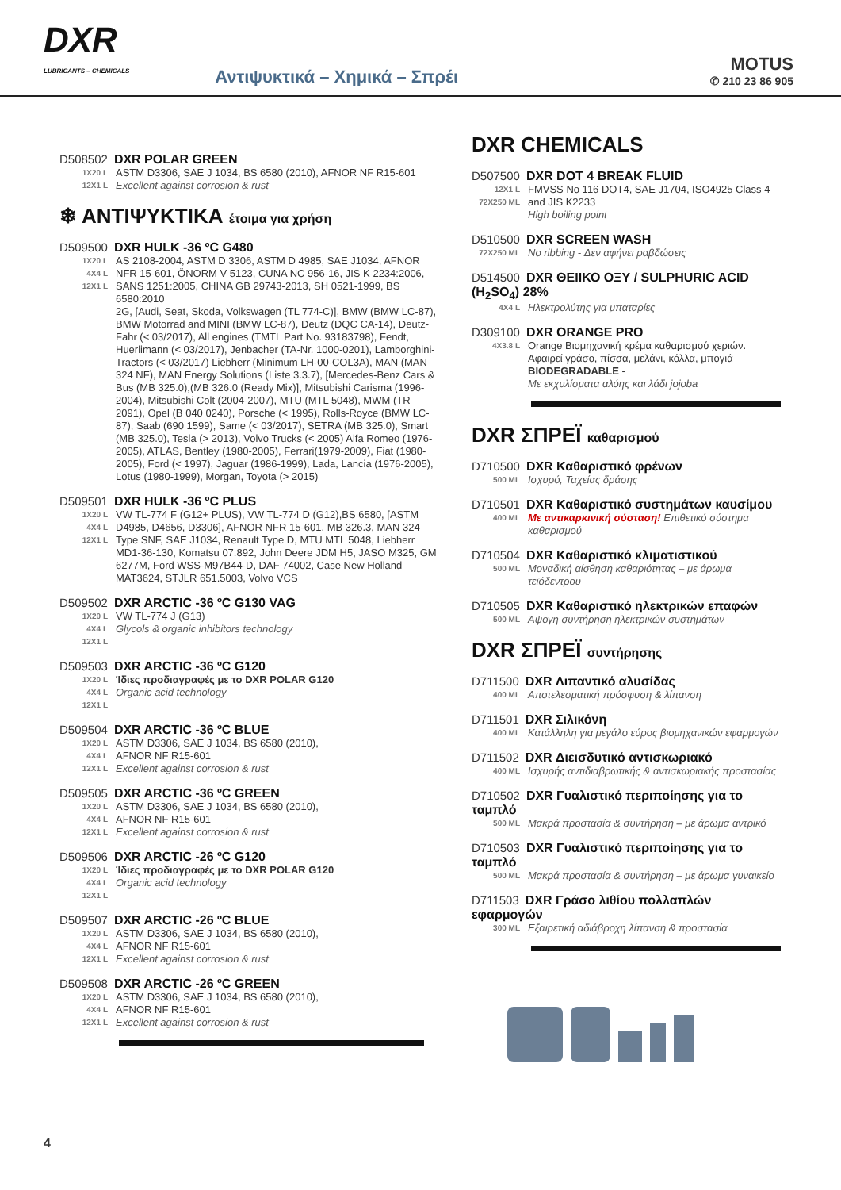DXR
LUBRICANTS – CHEMICALS
Αντιψυκτικά – Χημικά – Σπρέι
MOTUS
✆ 210 23 86 905
D508502 DXR POLAR GREEN
1X20 L ASTM D3306, SAE J 1034, BS 6580 (2010), AFNOR NF R15-601
12X1 L Excellent against corrosion & rust
❄ ΑΝΤΙΨΥΚΤΙΚΑ έτοιμα για χρήση
D509500 DXR HULK -36 ºC G480
1X20 L
4X4 L
12X1 L
AS 2108-2004, ASTM D 3306, ASTM D 4985, SAE J1034, AFNOR NFR 15-601, ÖNORM V 5123, CUNA NC 956-16, JIS K 2234:2006, SANS 1251:2005, CHINA GB 29743-2013, SH 0521-1999, BS 6580:2010
2G, [Audi, Seat, Skoda, Volkswagen (TL 774-C)], BMW (BMW LC-87), BMW Motorrad and MINI (BMW LC-87), Deutz (DQC CA-14), Deutz-Fahr (< 03/2017), All engines (TMTL Part No. 93183798), Fendt, Huerlimann (< 03/2017), Jenbacher (TA-Nr. 1000-0201), Lamborghini-Tractors (< 03/2017) Liebherr (Minimum LH-00-COL3A), MAN (MAN 324 NF), MAN Energy Solutions (Liste 3.3.7), [Mercedes-Benz Cars & Bus (MB 325.0),(MB 326.0 (Ready Mix)], Mitsubishi Carisma (1996-2004), Mitsubishi Colt (2004-2007), MTU (MTL 5048), MWM (TR 2091), Opel (B 040 0240), Porsche (< 1995), Rolls-Royce (BMW LC-87), Saab (690 1599), Same (< 03/2017), SETRA (MB 325.0), Smart (MB 325.0), Tesla (> 2013), Volvo Trucks (< 2005) Alfa Romeo (1976-2005), ATLAS, Bentley (1980-2005), Ferrari(1979-2009), Fiat (1980-2005), Ford (< 1997), Jaguar (1986-1999), Lada, Lancia (1976-2005), Lotus (1980-1999), Morgan, Toyota (> 2015)
D509501 DXR HULK -36 ºC PLUS
1X20 L
4X4 L
12X1 L
VW TL-774 F (G12+ PLUS), VW TL-774 D (G12),BS 6580, [ASTM D4985, D4656, D3306], AFNOR NFR 15-601, MB 326.3, MAN 324 Type SNF, SAE J1034, Renault Type D, MTU MTL 5048, Liebherr MD1-36-130, Komatsu 07.892, John Deere JDM H5, JASO M325, GM 6277M, Ford WSS-M97B44-D, DAF 74002, Case New Holland MAT3624, STJLR 651.5003, Volvo VCS
D509502 DXR ARCTIC -36 ºC G130 VAG
1X20 L VW TL-774 J (G13)
4X4 L Glycols & organic inhibitors technology
12X1 L
D509503 DXR ARCTIC -36 ºC G120
1X20 L Ίδιες προδιαγραφές με το DXR POLAR G120
4X4 L Organic acid technology
12X1 L
D509504 DXR ARCTIC -36 ºC BLUE
1X20 L ASTM D3306, SAE J 1034, BS 6580 (2010),
4X4 L AFNOR NF R15-601
12X1 L Excellent against corrosion & rust
D509505 DXR ARCTIC -36 ºC GREEN
1X20 L ASTM D3306, SAE J 1034, BS 6580 (2010),
4X4 L AFNOR NF R15-601
12X1 L Excellent against corrosion & rust
D509506 DXR ARCTIC -26 ºC G120
1X20 L Ίδιες προδιαγραφές με το DXR POLAR G120
4X4 L Organic acid technology
12X1 L
D509507 DXR ARCTIC -26 ºC BLUE
1X20 L ASTM D3306, SAE J 1034, BS 6580 (2010),
4X4 L AFNOR NF R15-601
12X1 L Excellent against corrosion & rust
D509508 DXR ARCTIC -26 ºC GREEN
1X20 L ASTM D3306, SAE J 1034, BS 6580 (2010),
4X4 L AFNOR NF R15-601
12X1 L Excellent against corrosion & rust
DXR CHEMICALS
D507500 DXR DOT 4 BREAK FLUID
12X1 L
72X250 ML
FMVSS No 116 DOT4, SAE J1704, ISO4925 Class 4 and JIS K2233
High boiling point
D510500 DXR SCREEN WASH
72X250 ML No ribbing - Δεν αφήνει ραβδώσεις
D514500 DXR ΘΕΙΙΚΟ ΟΞΥ / SULPHURIC ACID (H<sub>2</sub>SO<sub>4</sub>) 28%
4X4 L Ηλεκτρολύτης για μπαταρίες
D309100 DXR ORANGE PRO
4X3.8 L
Orange Βιομηχανική κρέμα καθαρισμού χεριών. Αφαιρεί γράσο, πίσσα, μελάνι, κόλλα, μπογιά BIODEGRADABLE -
Με εκχυλίσματα αλόης και λάδι jojoba
DXR ΣΠΡΕΪ καθαρισμού
D710500 DXR Καθαριστικό φρένων
500 ML Ισχυρό, Ταχείας δράσης
D710501 DXR Καθαριστικό συστημάτων καυσίμου
400 ML
Με αντικαρκινική σύσταση! Επιθετικό σύστημα καθαρισμού
D710504 DXR Καθαριστικό κλιματιστικού
500 ML Μοναδική αίσθηση καθαριότητας – με άρωμα τεϊόδεντρου
D710505 DXR Καθαριστικό ηλεκτρικών επαφών
500 ML Άψογη συντήρηση ηλεκτρικών συστημάτων
DXR ΣΠΡΕΪ συντήρησης
D711500 DXR Λιπαντικό αλυσίδας
400 ML Αποτελεσματική πρόσφυση & λίπανση
D711501 DXR Σιλικόνη
400 ML Κατάλληλη για μεγάλο εύρος βιομηχανικών εφαρμογών
D711502 DXR Διεισδυτικό αντισκωριακό
400 ML Ισχυρής αντιδιαβρωτικής & αντισκωριακής προστασίας
D710502 DXR Γυαλιστικό περιποίησης για το ταμπλό
500 ML Μακρά προστασία & συντήρηση – με άρωμα αντρικό
D710503 DXR Γυαλιστικό περιποίησης για το ταμπλό
500 ML Μακρά προστασία & συντήρηση – με άρωμα γυναικείο
D711503 DXR Γράσο λιθίου πολλαπλών εφαρμογών
300 ML Εξαιρετική αδιάβροχη λίπανση & προστασία
4